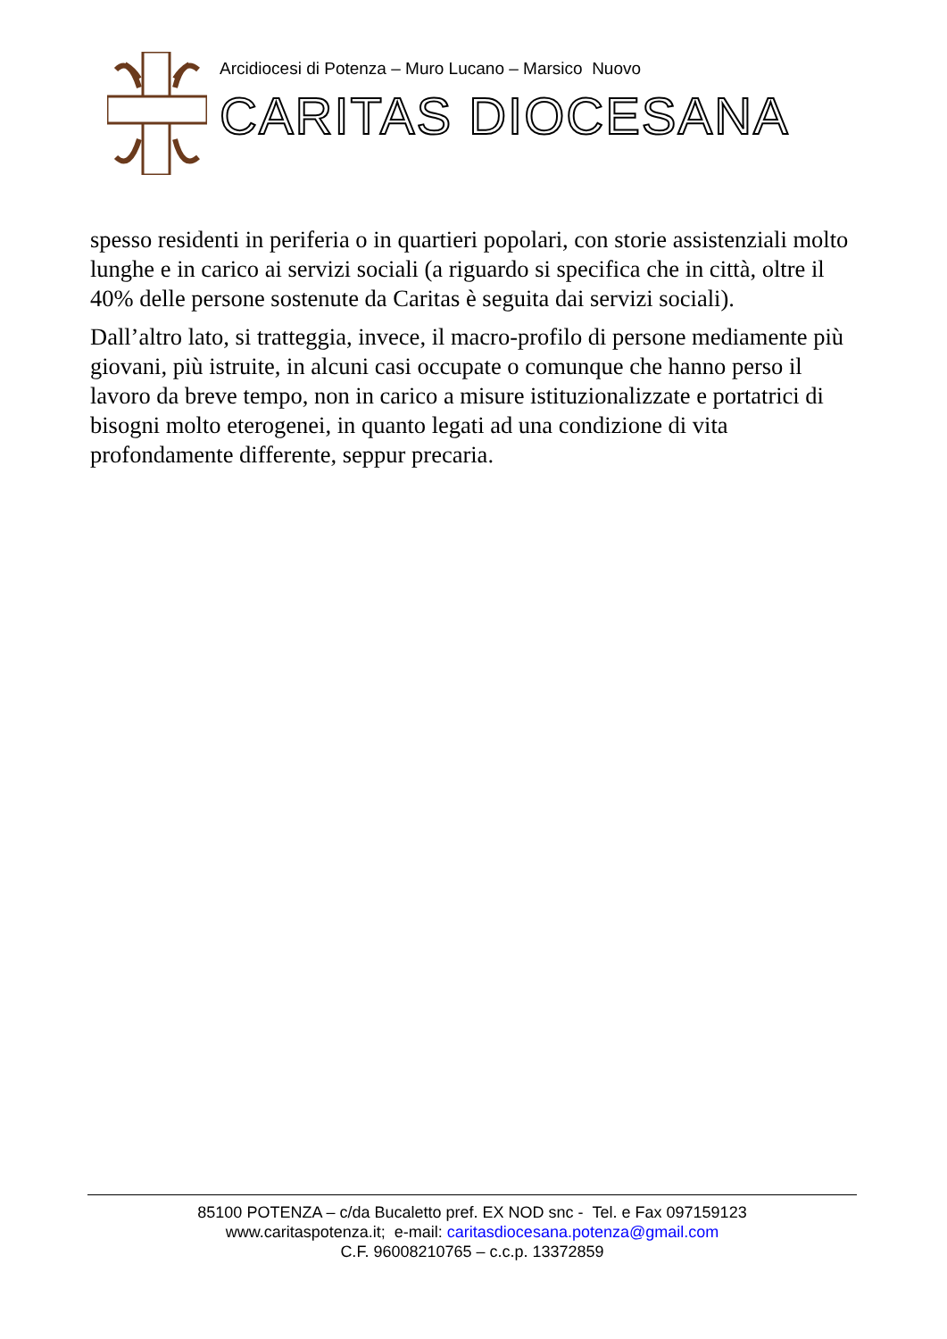Arcidiocesi di Potenza – Muro Lucano – Marsico Nuovo
CARITAS DIOCESANA
spesso residenti in periferia o in quartieri popolari, con storie assistenziali molto lunghe e in carico ai servizi sociali (a riguardo si specifica che in città, oltre il 40% delle persone sostenute da Caritas è seguita dai servizi sociali).
Dall’altro lato, si tratteggia, invece, il macro-profilo di persone mediamente più giovani, più istruite, in alcuni casi occupate o comunque che hanno perso il lavoro da breve tempo, non in carico a misure istituzionalizzate e portatrici di bisogni molto eterogenei, in quanto legati ad una condizione di vita profondamente differente, seppur precaria.
85100 POTENZA – c/da Bucaletto pref. EX NOD snc - Tel. e Fax 097159123
www.caritaspotenza.it; e-mail: caritasdiocesana.potenza@gmail.com
C.F. 96008210765 – c.c.p. 13372859